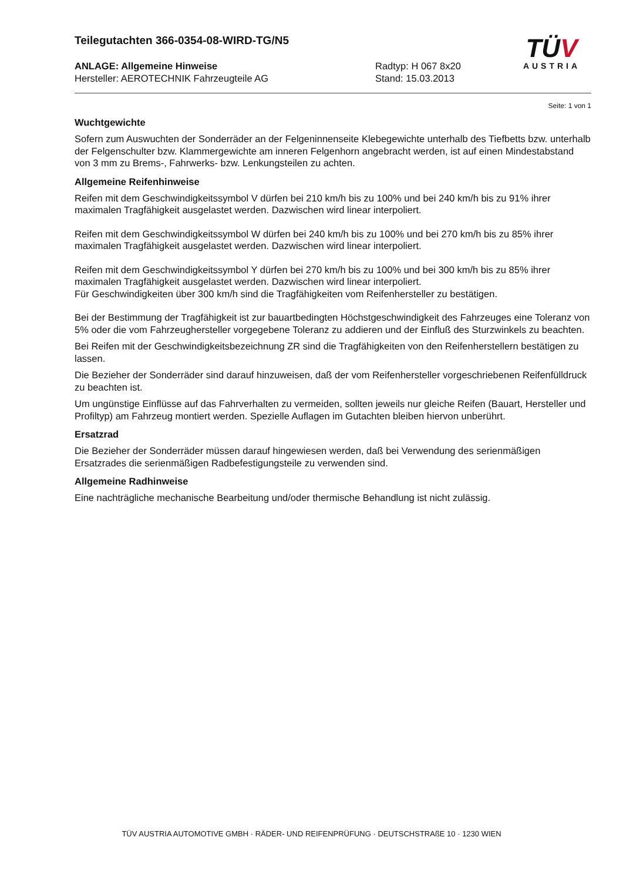TÜV
AUSTRIA
Teilegutachten 366-0354-08-WIRD-TG/N5
ANLAGE: Allgemeine Hinweise
Hersteller: AEROTECHNIK Fahrzeugteile AG
Radtyp: H 067 8x20
Stand: 15.03.2013
Seite: 1 von 1
Wuchtgewichte
Sofern zum Auswuchten der Sonderräder an der Felgeninnenseite Klebegewichte unterhalb des Tiefbetts bzw. unterhalb der Felgenschulter bzw. Klammergewichte am inneren Felgenhorn angebracht werden, ist auf einen Mindestabstand von 3 mm zu Brems-, Fahrwerks- bzw. Lenkungsteilen zu achten.
Allgemeine Reifenhinweise
Reifen mit dem Geschwindigkeitssymbol V dürfen bei 210 km/h bis zu 100% und bei 240 km/h bis zu 91% ihrer maximalen Tragfähigkeit ausgelastet werden. Dazwischen wird linear interpoliert.
Reifen mit dem Geschwindigkeitssymbol W dürfen bei 240 km/h bis zu 100% und bei 270 km/h bis zu 85% ihrer maximalen Tragfähigkeit ausgelastet werden. Dazwischen wird linear interpoliert.
Reifen mit dem Geschwindigkeitssymbol Y dürfen bei 270 km/h bis zu 100% und bei 300 km/h bis zu 85% ihrer maximalen Tragfähigkeit ausgelastet werden. Dazwischen wird linear interpoliert.
Für Geschwindigkeiten über 300 km/h sind die Tragfähigkeiten vom Reifenhersteller zu bestätigen.
Bei der Bestimmung der Tragfähigkeit ist zur bauartbedingten Höchstgeschwindigkeit des Fahrzeuges eine Toleranz von 5% oder die vom Fahrzeughersteller vorgegebene Toleranz zu addieren und der Einfluß des Sturzwinkels zu beachten.
Bei Reifen mit der Geschwindigkeitsbezeichnung ZR sind die Tragfähigkeiten von den Reifenherstellern bestätigen zu lassen.
Die Bezieher der Sonderräder sind darauf hinzuweisen, daß der vom Reifenhersteller vorgeschriebenen Reifenfülldruck zu beachten ist.
Um ungünstige Einflüsse auf das Fahrverhalten zu vermeiden, sollten jeweils nur gleiche Reifen (Bauart, Hersteller und Profiltyp) am Fahrzeug montiert werden. Spezielle Auflagen im Gutachten bleiben hiervon unberührt.
Ersatzrad
Die Bezieher der Sonderräder müssen darauf hingewiesen werden, daß bei Verwendung des serienmäßigen Ersatzrades die serienmäßigen Radbefestigungsteile zu verwenden sind.
Allgemeine Radhinweise
Eine nachträgliche mechanische Bearbeitung und/oder thermische Behandlung ist nicht zulässig.
TÜV AUSTRIA AUTOMOTIVE GMBH · RÄDER- UND REIFENPRÜFUNG · DEUTSCHSTRAßE 10 · 1230 WIEN